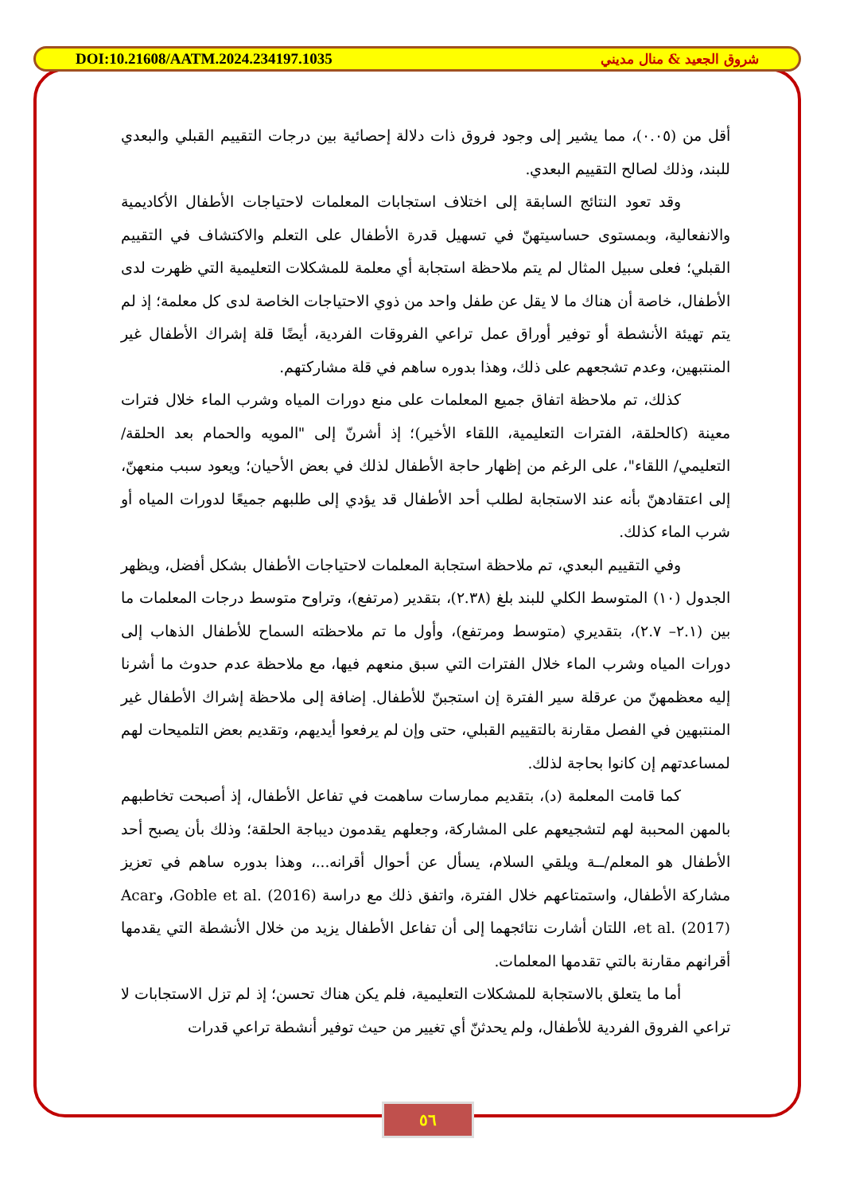DOI:10.21608/AATM.2024.234197.1035 شروق الجعيد & منال مديني
أقل من (٠.٠٥)، مما يشير إلى وجود فروق ذات دلالة إحصائية بين درجات التقييم القبلي والبعدي للبند، وذلك لصالح التقييم البعدي.
وقد تعود النتائج السابقة إلى اختلاف استجابات المعلمات لاحتياجات الأطفال الأكاديمية والانفعالية، وبمستوى حساسيتهنّ في تسهيل قدرة الأطفال على التعلم والاكتشاف في التقييم القبلي؛ فعلى سبيل المثال لم يتم ملاحظة استجابة أي معلمة للمشكلات التعليمية التي ظهرت لدى الأطفال، خاصة أن هناك ما لا يقل عن طفل واحد من ذوي الاحتياجات الخاصة لدى كل معلمة؛ إذ لم يتم تهيئة الأنشطة أو توفير أوراق عمل تراعي الفروقات الفردية، أيضًا قلة إشراك الأطفال غير المنتبهين، وعدم تشجعهم على ذلك، وهذا بدوره ساهم في قلة مشاركتهم.
كذلك، تم ملاحظة اتفاق جميع المعلمات على منع دورات المياه وشرب الماء خلال فترات معينة (كالحلقة، الفترات التعليمية، اللقاء الأخير)؛ إذ أشرنّ إلى "المويه والحمام بعد الحلقة/ التعليمي/ اللقاء"، على الرغم من إظهار حاجة الأطفال لذلك في بعض الأحيان؛ ويعود سبب منعهنّ، إلى اعتقادهنّ بأنه عند الاستجابة لطلب أحد الأطفال قد يؤدي إلى طلبهم جميعًا لدورات المياه أو شرب الماء كذلك.
وفي التقييم البعدي، تم ملاحظة استجابة المعلمات لاحتياجات الأطفال بشكل أفضل، ويظهر الجدول (١٠) المتوسط الكلي للبند بلغ (٢.٣٨)، بتقدير (مرتفع)، وتراوح متوسط درجات المعلمات ما بين (٢.١– ٢.٧)، بتقديري (متوسط ومرتفع)، وأول ما تم ملاحظته السماح للأطفال الذهاب إلى دورات المياه وشرب الماء خلال الفترات التي سبق منعهم فيها، مع ملاحظة عدم حدوث ما أشرنا إليه معظمهنّ من عرقلة سير الفترة إن استجبنّ للأطفال. إضافة إلى ملاحظة إشراك الأطفال غير المنتبهين في الفصل مقارنة بالتقييم القبلي، حتى وإن لم يرفعوا أيديهم، وتقديم بعض التلميحات لهم لمساعدتهم إن كانوا بحاجة لذلك.
كما قامت المعلمة (د)، بتقديم ممارسات ساهمت في تفاعل الأطفال، إذ أصبحت تخاطبهم بالمهن المحببة لهم لتشجيعهم على المشاركة، وجعلهم يقدمون ديباجة الحلقة؛ وذلك بأن يصبح أحد الأطفال هو المعلم/ــة ويلقي السلام، يسأل عن أحوال أقرانه...، وهذا بدوره ساهم في تعزيز مشاركة الأطفال، واستمتاعهم خلال الفترة، واتفق ذلك مع دراسة Goble et al. (2016)، وAcar et al. (2017)، اللتان أشارت نتائجهما إلى أن تفاعل الأطفال يزيد من خلال الأنشطة التي يقدمها أقرانهم مقارنة بالتي تقدمها المعلمات.
أما ما يتعلق بالاستجابة للمشكلات التعليمية، فلم يكن هناك تحسن؛ إذ لم تزل الاستجابات لا تراعي الفروق الفردية للأطفال، ولم يحدثنّ أي تغيير من حيث توفير أنشطة تراعي قدرات
٥٦